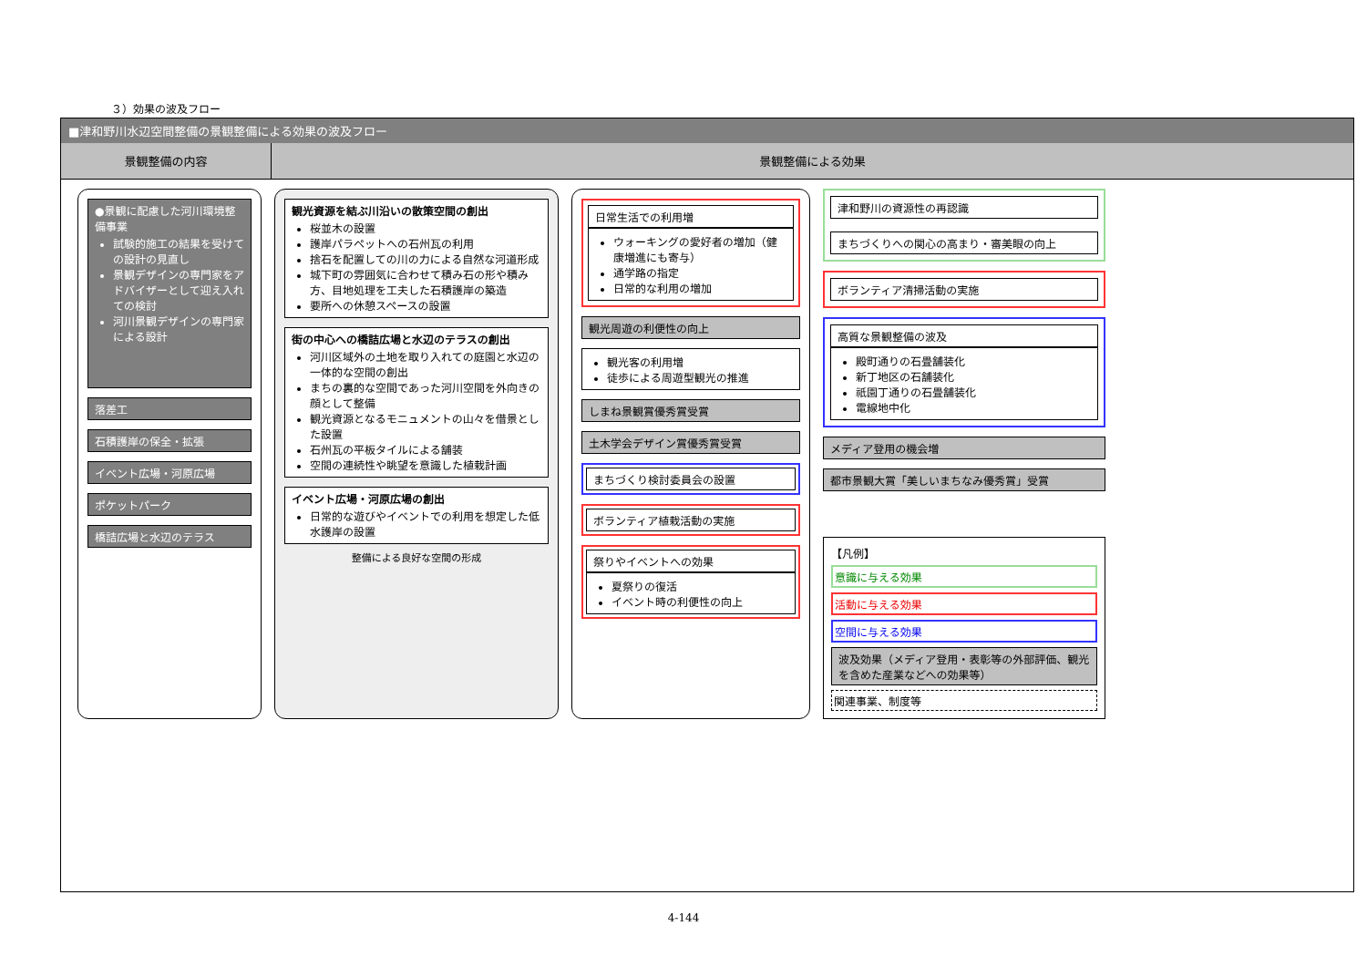３）効果の波及フロー
■津和野川水辺空間整備の景観整備による効果の波及フロー
景観整備の内容 景観整備による効果
●景観に配慮した河川環境整備事業
試験的施工の結果を受けての設計の見直し
景観デザインの専門家をアドバイザーとして迎え入れての検討
河川景観デザインの専門家による設計
落差工
石積護岸の保全・拡張
イベント広場・河原広場
ポケットパーク
橋詰広場と水辺のテラス
観光資源を結ぶ川沿いの散策空間の創出
桜並木の設置
護岸パラペットへの石州瓦の利用
捨石を配置しての川の力による自然な河道形成
城下町の雰囲気に合わせて積み石の形や積み方、目地処理を工夫した石積護岸の築造
要所への休憩スペースの設置
街の中心への橋詰広場と水辺のテラスの創出
河川区域外の土地を取り入れての庭園と水辺の一体的な空間の創出
まちの裏的な空間であった河川空間を外向きの顔として整備
観光資源となるモニュメントの山々を借景とした設置
石州瓦の平板タイルによる舗装
空間の連続性や眺望を意識した植栽計画
イベント広場・河原広場の創出
日常的な遊びやイベントでの利用を想定した低水護岸の設置
整備による良好な空間の形成
日常生活での利用増
ウォーキングの愛好者の増加（健康増進にも寄与）
通学路の指定
日常的な利用の増加
観光周遊の利便性の向上
観光客の利用増
徒歩による周遊型観光の推進
しまね景観賞優秀賞受賞
土木学会デザイン賞優秀賞受賞
まちづくり検討委員会の設置
ボランティア植栽活動の実施
祭りやイベントへの効果
夏祭りの復活
イベント時の利便性の向上
津和野川の資源性の再認識
まちづくりへの関心の高まり・審美眼の向上
ボランティア清掃活動の実施
高質な景観整備の波及
殿町通りの石畳舗装化
新丁地区の石舗装化
祇園丁通りの石畳舗装化
電線地中化
メディア登用の機会増
都市景観大賞「美しいまちなみ優秀賞」受賞
【凡例】
意識に与える効果
活動に与える効果
空間に与える効果
波及効果（メディア登用・表彰等の外部評価、観光を含めた産業などへの効果等）
関連事業、制度等
4-144